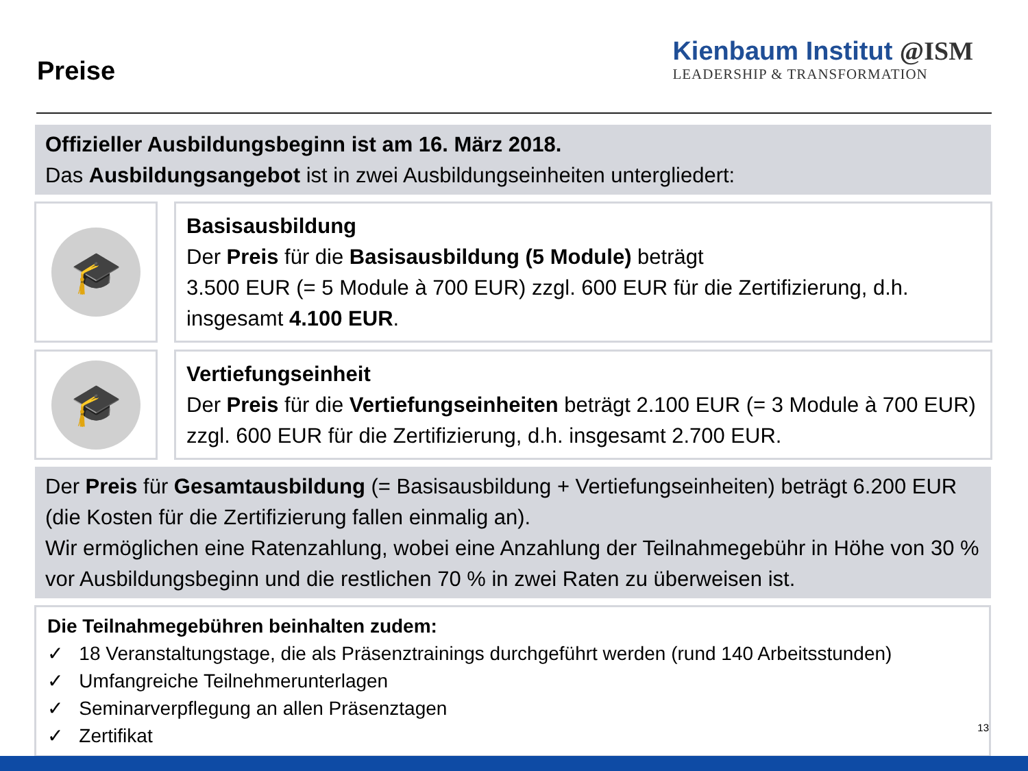Preise
Kienbaum Institut @ISM
LEADERSHIP & TRANSFORMATION
Offizieller Ausbildungsbeginn ist am 16. März 2018.
Das Ausbildungsangebot ist in zwei Ausbildungseinheiten untergliedert:
🎓
Basisausbildung
Der Preis für die Basisausbildung (5 Module) beträgt
3.500 EUR (= 5 Module à 700 EUR) zzgl. 600 EUR für die Zertifizierung, d.h. insgesamt 4.100 EUR.
🎓
Vertiefungseinheit
Der Preis für die Vertiefungseinheiten beträgt 2.100 EUR (= 3 Module à 700 EUR) zzgl. 600 EUR für die Zertifizierung, d.h. insgesamt 2.700 EUR.
Der Preis für Gesamtausbildung (= Basisausbildung + Vertiefungseinheiten) beträgt 6.200 EUR (die Kosten für die Zertifizierung fallen einmalig an).
Wir ermöglichen eine Ratenzahlung, wobei eine Anzahlung der Teilnahmegebühr in Höhe von 30 % vor Ausbildungsbeginn und die restlichen 70 % in zwei Raten zu überweisen ist.
Die Teilnahmegebühren beinhalten zudem:
✓ 18 Veranstaltungstage, die als Präsenztrainings durchgeführt werden (rund 140 Arbeitsstunden)
✓ Umfangreiche Teilnehmerunterlagen
✓ Seminarverpflegung an allen Präsenztagen
✓ Zertifikat
13